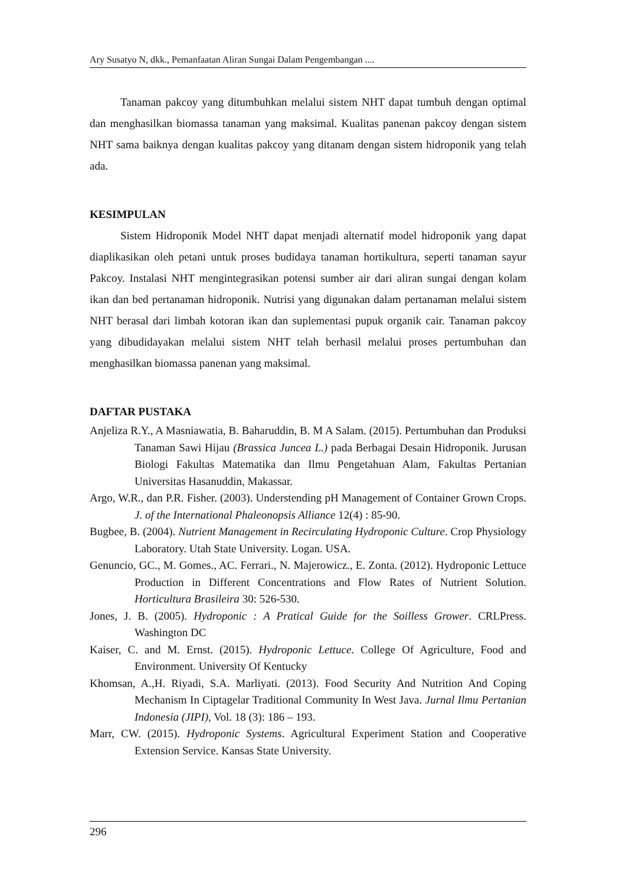Ary Susatyo N, dkk., Pemanfaatan Aliran Sungai Dalam Pengembangan ....
Tanaman pakcoy yang ditumbuhkan melalui sistem NHT dapat tumbuh dengan optimal dan menghasilkan biomassa tanaman yang maksimal. Kualitas panenan pakcoy dengan sistem NHT sama baiknya dengan kualitas pakcoy yang ditanam dengan sistem hidroponik yang telah ada.
KESIMPULAN
Sistem Hidroponik Model NHT dapat menjadi alternatif model hidroponik yang dapat diaplikasikan oleh petani untuk proses budidaya tanaman hortikultura, seperti tanaman sayur Pakcoy. Instalasi NHT mengintegrasikan potensi sumber air dari aliran sungai dengan kolam ikan dan bed pertanaman hidroponik. Nutrisi yang digunakan dalam pertanaman melalui sistem NHT berasal dari limbah kotoran ikan dan suplementasi pupuk organik cair. Tanaman pakcoy yang dibudidayakan melalui sistem NHT telah berhasil melalui proses pertumbuhan dan menghasilkan biomassa panenan yang maksimal.
DAFTAR PUSTAKA
Anjeliza R.Y., A Masniawatia, B. Baharuddin, B. M A Salam. (2015). Pertumbuhan dan Produksi Tanaman Sawi Hijau (Brassica Juncea L.) pada Berbagai Desain Hidroponik. Jurusan Biologi Fakultas Matematika dan Ilmu Pengetahuan Alam, Fakultas Pertanian Universitas Hasanuddin, Makassar.
Argo, W.R., dan P.R. Fisher. (2003). Understending pH Management of Container Grown Crops. J. of the International Phaleonopsis Alliance 12(4) : 85-90.
Bugbee, B. (2004). Nutrient Management in Recirculating Hydroponic Culture. Crop Physiology Laboratory. Utah State University. Logan. USA.
Genuncio, GC., M. Gomes., AC. Ferrari., N. Majerowicz., E. Zonta. (2012). Hydroponic Lettuce Production in Different Concentrations and Flow Rates of Nutrient Solution. Horticultura Brasileira 30: 526-530.
Jones, J. B. (2005). Hydroponic : A Pratical Guide for the Soilless Grower. CRLPress. Washington DC
Kaiser, C. and M. Ernst. (2015). Hydroponic Lettuce. College Of Agriculture, Food and Environment. University Of Kentucky
Khomsan, A.,H. Riyadi, S.A. Marliyati. (2013). Food Security And Nutrition And Coping Mechanism In Ciptagelar Traditional Community In West Java. Jurnal Ilmu Pertanian Indonesia (JIPI), Vol. 18 (3): 186 – 193.
Marr, CW. (2015). Hydroponic Systems. Agricultural Experiment Station and Cooperative Extension Service. Kansas State University.
296